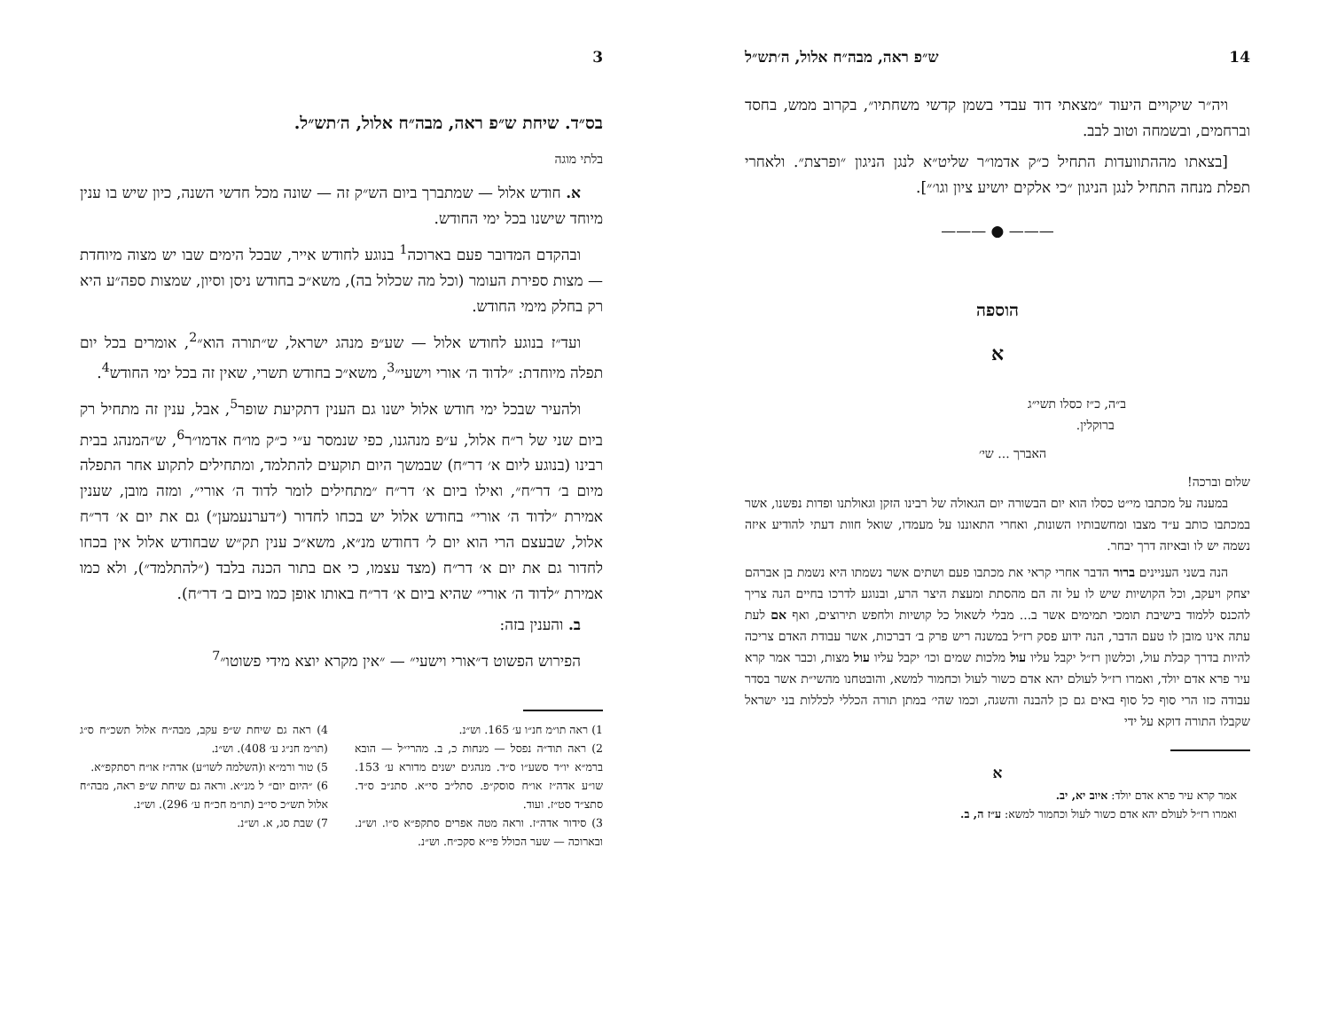14 ש״פ ראה, מבה״ח אלול, ה׳תש״ל
ויה״ר שיקויים היעוד ״מצאתי דוד עבדי בשמן קדשי משחתיו״, בקרוב ממש, בחסד וברחמים, ובשמחה וטוב לבב.
[בצאתו מההתוועדות התחיל כ״ק אדמו״ר שליט״א לנגן הניגון ״ופרצת״. ולאחרי תפלת מנחה התחיל לנגן הניגון ״כי אלקים יושיע ציון וגו׳״].
——— ● ———
הוספה
א
ב״ה, כ״ז כסלו תשי״ג
ברוקלין.
האברך ... שי׳
שלום וברכה!
במענה על מכתבו מי״ט כסלו הוא יום הבשורה יום הגאולה של רבינו הזקן וגאולתנו ופדות נפשנו, אשר במכתבו כותב ע״ד מצבו ומחשבותיו השונות, ואחרי התאוננו על מעמדו, שואל חוות דעתי להודיע איזה נשמה יש לו ובאיזה דרך יבחר.
הנה בשני העניינים ברור הדבר אחרי קראי את מכתבו פעם ושתים אשר נשמתו היא נשמת בן אברהם יצחק ויעקב, וכל הקושיות שיש לו על זה הם מהסתת ומעצת היצר הרע, ובנוגע לדרכו בחיים הנה צריך להכנס ללמוד בישיבת תומכי תמימים אשר ב... מבלי לשאול כל קושיות ולחפש תירוצים, ואף אם לעת עתה אינו מובן לו טעם הדבר, הנה ידוע פסק רז״ל במשנה ריש פרק ב׳ דברכות, אשר עבודת האדם צריכה להיות בדרך קבלת עול, וכלשון רז״ל יקבל עליו עול מלכות שמים וכו׳ יקבל עליו עול מצות, וכבר אמר קרא עיר פרא אדם יולד, ואמרו רז״ל לעולם יהא אדם כשור לעול וכחמור למשא, והובטחנו מהשי״ת אשר בסדר עבודה כזו הרי סוף כל סוף באים גם כן להבנה והשגה, וכמו שהי׳ במתן תורה הכללי לכללות בני ישראל שקבלו התורה דוקא על ידי
א
אמר קרא עיר פרא אדם יולד: איוב יא, יב.
ואמרו רז״ל לעולם יהא אדם כשור לעול וכחמור למשא: ע״ז ה, ב.
3
בס״ד. שיחת ש״פ ראה, מבה״ח אלול, ה׳תש״ל.
בלתי מוגה
א. חודש אלול — שמתברך ביום הש״ק זה — שונה מכל חדשי השנה, כיון שיש בו ענין מיוחד שישנו בכל ימי החודש.
ובהקדם המדובר פעם בארוכה<sup>1</sup> בנוגע לחודש אייר, שבכל הימים שבו יש מצוה מיוחדת — מצות ספירת העומר (וכל מה שכלול בה), משא״כ בחודש ניסן וסיון, שמצות ספה״ע היא רק בחלק מימי החודש.
ועד״ז בנוגע לחודש אלול — שע״פ מנהג ישראל, ש״תורה הוא״<sup>2</sup>, אומרים בכל יום תפלה מיוחדת: ״לדוד ה׳ אורי וישעי״<sup>3</sup>, משא״כ בחודש תשרי, שאין זה בכל ימי החודש<sup>4</sup>.
ולהעיר שבכל ימי חודש אלול ישנו גם הענין דתקיעת שופר<sup>5</sup>, אבל, ענין זה מתחיל רק ביום שני של ר״ח אלול, ע״פ מנהגנו, כפי שנמסר ע״י כ״ק מו״ח אדמו״ר<sup>6</sup>, ש״המנהג בבית רבינו (בנוגע ליום א׳ דר״ח) שבמשך היום תוקעים להתלמד, ומתחילים לתקוע אחר התפלה מיום ב׳ דר״ח״, ואילו ביום א׳ דר״ח ״מתחילים לומר לדוד ה׳ אורי״, ומזה מובן, שענין אמירת ״לדוד ה׳ אורי״ בחודש אלול יש בכחו לחדור (״דערנעמען״) גם את יום א׳ דר״ח אלול, שבעצם הרי הוא יום ל׳ דחודש מנ״א, משא״כ ענין תק״ש שבחודש אלול אין בכחו לחדור גם את יום א׳ דר״ח (מצד עצמו, כי אם בתור הכנה בלבד (״להתלמד״), ולא כמו אמירת ״לדוד ה׳ אורי״ שהיא ביום א׳ דר״ח באותו אופן כמו ביום ב׳ דר״ח).
ב. והענין בזה:
הפירוש הפשוט ד״אורי וישעי״ — ״אין מקרא יוצא מידי פשוטו״<sup>7</sup>
1) ראה תו״מ חנ״ו ע׳ 165. וש״נ.
2) ראה תוד״ה נפסל — מנחות כ, ב. מהרי״ל — הובא ברמ״א יו״ד סשע״ו ס״ד. מנהגים ישנים מדורא ע׳ 153. שו״ע אדה״ז או״ח סוסק״פ. סתל״ב סי״א. סתנ״ב ס״ד. סתצ״ד סט״ז. ועוד.
3) סידור אדה״ז. וראה מטה אפרים סתקפ״א ס״ו. וש״נ. ובארוכה — שער הכולל פי״א סקכ״ח. וש״נ.
4) ראה גם שיחת ש״פ עקב, מבה״ח אלול תשכ״ח ס״ג (תו״מ חנ״ג ע׳ 408). וש״נ.
5) טור ורמ״א ו(השלמה לשו״ע) אדה״ז או״ח רסתקפ״א.
6) ״היום יום״ ל מנ״א. וראה גם שיחת ש״פ ראה, מבה״ח אלול תש״כ סי״ב (תו״מ חכ״ח ע׳ 296). וש״נ.
7) שבת סג, א. וש״נ.